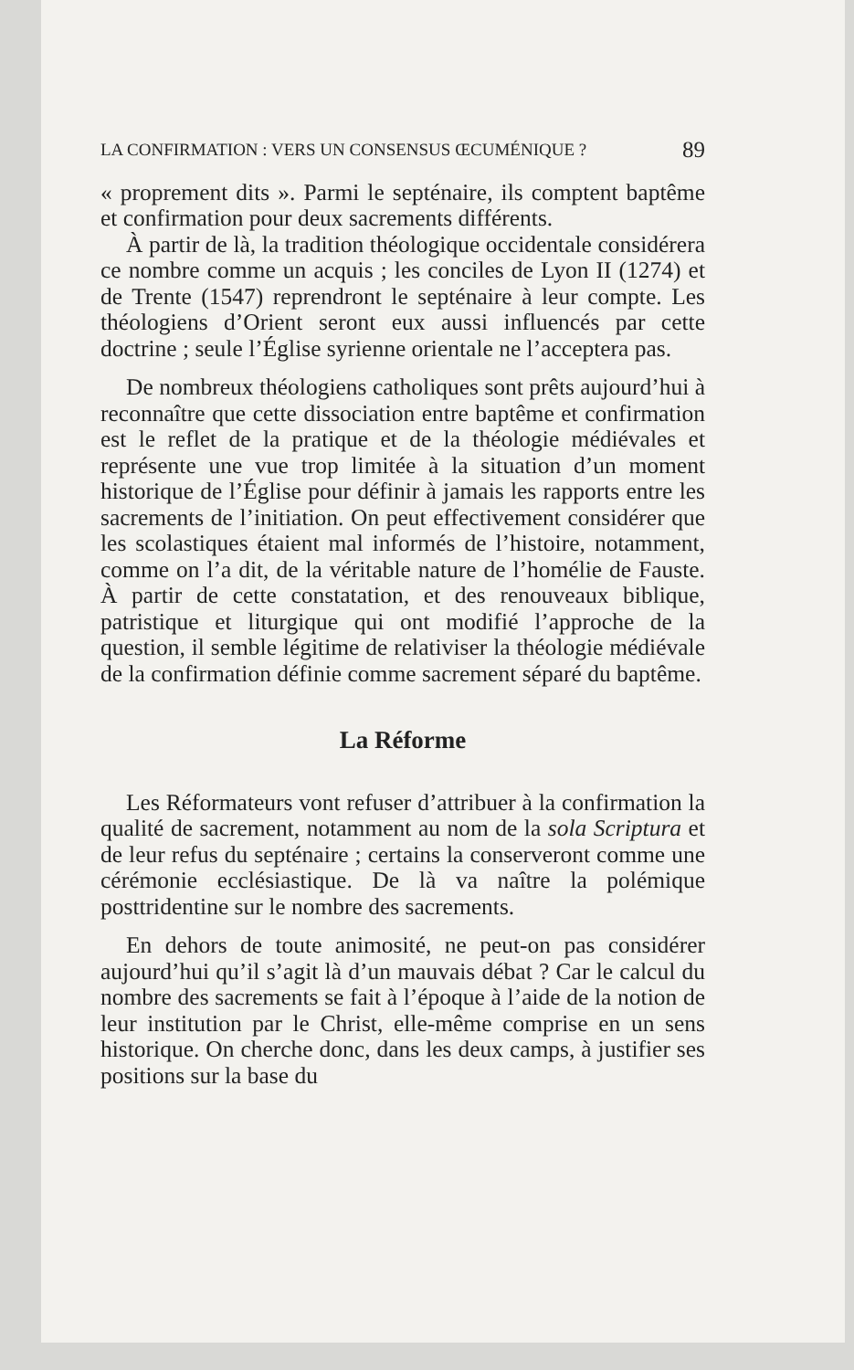LA CONFIRMATION : VERS UN CONSENSUS ŒCUMÉNIQUE ? 89
« proprement dits ». Parmi le septénaire, ils comptent baptême et confirmation pour deux sacrements différents.
À partir de là, la tradition théologique occidentale considérera ce nombre comme un acquis ; les conciles de Lyon II (1274) et de Trente (1547) reprendront le septénaire à leur compte. Les théologiens d’Orient seront eux aussi influencés par cette doctrine ; seule l’Église syrienne orientale ne l’acceptera pas.
De nombreux théologiens catholiques sont prêts aujourd’hui à reconnaître que cette dissociation entre baptême et confirmation est le reflet de la pratique et de la théologie médiévales et représente une vue trop limitée à la situation d’un moment historique de l’Église pour définir à jamais les rapports entre les sacrements de l’initiation. On peut effectivement considérer que les scolastiques étaient mal informés de l’histoire, notamment, comme on l’a dit, de la véritable nature de l’homélie de Fauste. À partir de cette constatation, et des renouveaux biblique, patristique et liturgique qui ont modifié l’approche de la question, il semble légitime de relativiser la théologie médiévale de la confirmation définie comme sacrement séparé du baptême.
La Réforme
Les Réformateurs vont refuser d’attribuer à la confirmation la qualité de sacrement, notamment au nom de la sola Scriptura et de leur refus du septénaire ; certains la conserveront comme une cérémonie ecclésiastique. De là va naître la polémique posttridentine sur le nombre des sacrements.
En dehors de toute animosité, ne peut-on pas considérer aujourd’hui qu’il s’agit là d’un mauvais débat ? Car le calcul du nombre des sacrements se fait à l’époque à l’aide de la notion de leur institution par le Christ, elle-même comprise en un sens historique. On cherche donc, dans les deux camps, à justifier ses positions sur la base du